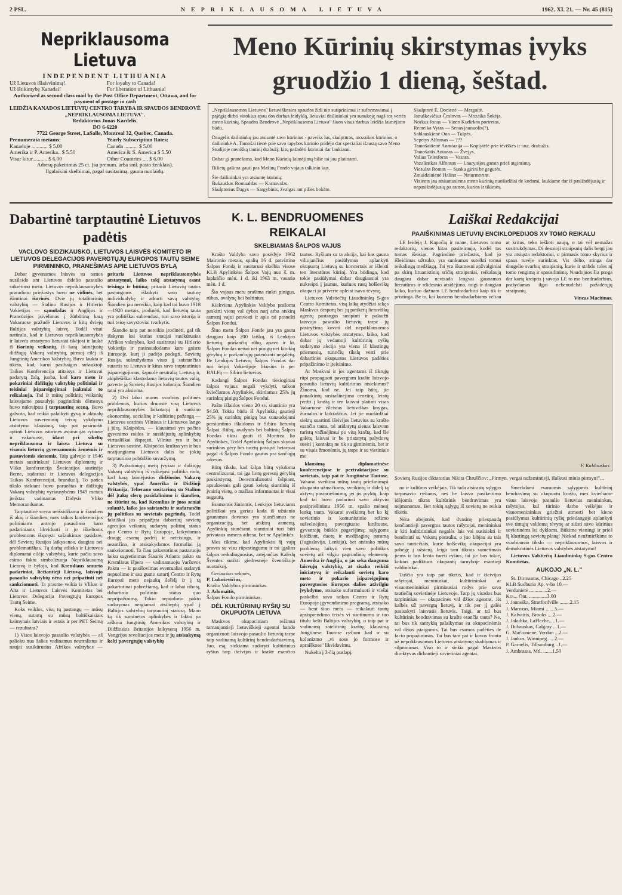2 PSL. NEPRIKLAUSOMA LIETUVA 1962. XI. 21. — Nr. 45 (815)
Nepriklausoma Lietuva
INDEPENDENT LITHUANIA
Už Lietuvos išlaisvinimą! For loyalty to Canada! Už ištikimybę Kanadai! For liberation of Lithuania!
Authorized as second class mail by the Post Office Department, Ottawa, and for payment of postage in cash
LEIDŽIA KANADOS LIETUVIŲ CENTRO TARYBA IR SPAUDOS BENDROVĖ „NEPRIKLAUSOMA LIETUVA".
Redaktorius Jonas Kardelis.
DO 6-6220
7722 George Street, LaSalle, Montreal 32, Quebec, Canada.
Prenumerata metams: Yearly Subscription Rates: Kanadoje ............ $ 5.00 Canada .......... $ 5.00 Amerika ir P. Amerika.. $ 5.50 America & S. America $ 5.50 Visur kitur........... $ 6.00 Other Countries .... $ 6.00
Adresų pakeitimas 25 ct. (su prenum. arba sml. pasto ženklais).
Ilgalaikiai skelbimai, pagal susitarimą, gauna nuolaidų.
Meno Kūrinių skirstymas įvyks gruodžio 1 dieną, šeštad.
„Nepriklausomos Lietuvos" lietuviškosios spaudos židi nio sutiprinimui ir suformavimui į pajėgią dirbti visokius spau dos darbus leidyklą, lietuviai dailininkai yra suaukoję augš tos vertės meno kūrinių. Spaudos Bendrovė „Nepriklausoma Lietuva" šiuos visus darbus leidžia laimėjimo būdu.
Daugelis dailininkų jau atsiuntė savo kūrinius - paveiks lus, skulptūras, mozaikos kūrinius, o dailininkė A. Tamošai tienė prie savo tapybos kūrinio pridėjo dar specialiai išaustą savo Meno Studijoje menišką tautinį drabužį; kitų pažadėti kūriniai dar laukiami.
Dabar gi pranešama, kad Meno Kūrinių laimėjimų bilie tai jau platinami.
Bilietų galima gauti pas Mašinų Fondo vajaus talkinin kus.
Šie dailininkai yra atsiuntę kūrinių:
Bukauskas Romualdas — Karnavalas.
Skulptorius Dagys — Sargybinis, žvalgas ant pilies bokšto.
Skulptorė E. Docienė — Mergaitė.
Januškevičius Česlovas — Mozaika Šokėja.
Norkus Jonas — Vinco Kudirkos portretas.
Remeika Vytas — Senas jaunuolis(?).
Sablauskienė Ona — Tulpės.
Sepetys Alfonsas — ???
Tamošaitienė Anastazija — Koplytėlė prie tėviškės ir taut. drabužis.
Tamošaitis Antanas — Žvejys.
Valius Telesforas — Vasara.
Vazalinskas Alfonsas — Laurynijos gamta prieš atgimimą.
Viesulas Romas — Sunku giriai be gegutės.
Zmuidzinienė Halina — Naturmortas.
Visiems jau atsiuntusiems meno kūrinių nuoširdžiai dė kodami, laukiame dar iš pasižadėjusių ir nepasižadėjusių pa ramos, kurios ir tikimės.
Dabartinė tarptautinė Lietuvos padėtis
VACLOVO SIDZIKAUSKO, LIETUVOS LAISVĖS KOMITETO IR LIETUVOS DELEGACIJOS PAVERGTŲJŲ EUROPOS TAUTŲ SEIME PIRMININKO, PRANEŠIMAS APIE LIETUVOS BYLĄ
Dabar gyvenamos laisvės su temos nusileido ant Lietuvos didelio pasaulio sukrėtimo metu. Lietuvos nepriklausomybės praradimo priežastys buvo ne vidinės, bet išimtinai išorinės. Dvie jų totalitarinių valstybių — Stalino Rusijos ir Hitlerio Vokietijos — sąmokslas ir Anglijos ir Prancūzijos įsivėlimas į žūtbūtiną karą Vakaruose pražudė Lietuvos ir kitų dviejų Baltijos valstybių laisvę. Todėl visai natūralu, kad ir Lietuvos nepriklausomybės ir laisvės atstatymo lietuviai tikėjosi ir laukė iš išorinių veiksnių, iš karą laimėjusių didžiųjų Vakarų valstybių, pirmoj eilėj iš Jungtinių Amerikos Valstybių. Buvo laukta ir tikėta, kad, karui pasibaigus sušauktoji Taikos Konferencija atitaisys ir Lietuvai padarytą žalą, juoba, kad karo meto ir pokariniai didžiųjų valstybių politiniai ir teisiniai įsipareigojimai įsakmiai to reikalauja. Tad ir mūsų politinių veiksnių laisvajame pasaulyje pagrindinis dėmesys buvo nukreiptas į tarptautinę sceną. Buvo galvota, kad reikia palaikyti gyvą ir aktualų Lietuvos suvereninių teisių vykdymo atstatymo klausimą, taip pat pasiruošti aptinti Lietuvos istorines aspiracijas rytuose ir vakaruose, idant pri sikeltų nepriklausoma ir laisva Lietuva su visomis lietuvių gyvenamomis žemėmis ir pastoviomis sienomis. Taip galvojo ir 1946 metais susirinkusi Lietuvos diplomatų ir Vliko konferencija Šveicarijos sostinėje Berne, sudariusi ir Lietuvos delegacijos Taikos Konferencijai, branduolį. To paties tikslo siekiant buvo paruoštas ir didžiųjų Vakarų valstybių vyriausybėms 1949 metais įteiktas vadinamas Didysis Vliko Memorandumas.
Tarptautinė scena neišsidžiama ir šiandien iš akių ir šiandien, nors taikos konferencijos politiniams antrojo pasaulinio karo padariniams likviduoti ir jo iškeltoms problemoms išspręsti sušaukimas pasidarė, dėl Sovietų Rusijos laikysenos, daugiau nei problematiškas. Tą darbą atlieka ir Lietuvos diplomatai eilėje valstybių, kurie pačiu savo esimo faktu simbolizuoja Nepriklausomą Lietuvą ir byloja, kad Kremliaus smurto padariniai, liečiantieji Lietuvą, laisvojo pasaulio valstybių nėra nei pripažinti nei sankcionuoti. Ta prasme veikia ir Vlikas ir Alta ir Lietuvos Laisvės Komitetas bei Lietuvos Delegacija Pavergtųjų Europos Tautų Seime.
Koks veiklos, visų tų pastangų — mūsų vienų, sutartų su mūsų baltiškaisiais kaimynais latviais ir estais ir per PET Seimą — rezultatas?
1) Visos laisvojo pasaulio valstybės — aš palieku nuo šalies vadinamus neutralistus ir naujai susikūrusias Afrikos valstybes — pritaria Lietuvos nepriklausomybės atstatymui, laiko tokį atstatymą esant teisinga ir būtina; pritaria Lietuvių tautos pastangoms išlaikyti savo tautinę individualybę ir atkurti savą valstybę. Šiandien jau nereikia, kaip kad tai buvo 1918—1920 metais, įrodinėti, kad lietuvių tauta yra politiškai subrendusi, turi savo istoriją ir turi teisę savystoviai tvarkytis.
Šiandie taip pat nereikia įrodinėti, gal tik išskyrus kai kurias snaujai susikūrusias Afrikos valstybes, kad susitarusi su Hitlerio Vokietija ir pasinaudodama karo gaisru Europoje, kurį ji padėjo padegti, Sovietų Rusija, sulaužydama visas jį saistančias sutartis su Lietuva ir kitus savo tarptautinius įsipareigojimus, šzpuolė neutralią Lietuvą ir, akiplėšiškai klastodama lietuvių tautos valią, paverte ją Sovietų Rusijos kolonija. Šiandien tatai yra aksioma.
2) Dvi labai mums svarbios politinės problemos, kurios drumstė visą Lietuvos nepriklausomybės laikotarpį ir sunkino ekonominę, socialinę ir kultūrinę pažangą — Lietuvos sostinės Vilniaus ir Lietsuvos lango į jūrą, Klaipėdos, — klausimai yra pačios gyvenimo raidos ir susidėjusių aplinkybių virtuališkai išspręsti. Vilnius yra ir bus Lietuvos sostinė. Klaipėdos kraštas yra ir bus neatjungiama Lietuvos dalis be jokių tarptautinio pobūdžio suvaržymų.
3) Paskutiniųjų metų įvykiai ir didžiųjų Vakarų valstybių iš ryškėjusi politika rodo, kad karą laimėjusios didžiosios Vakarų valstybės, ypač Amerika ir Didžioji Britanija, Teherano susitarimą su Stalinu dėl įtakų sferų pasidalinimo ir šiandien, ne žiūrint to, kad Kremlius ir juos seniai sulaužė, laiko jas saistančiu ir sudarančiu jų politikos su sovietais pagrindą. Todėl faktiškai jos pripažįsta dabartinį sovietų agresijos veiksnių sudarytą politinį status quo Centro ir Rytų Europoje, laikydamos draugę esamą padėtį ir neteisinga, ir neamžina, ir atsisakydamos formaliai ją sankcionuoti. Ta čiau pakartotinas pastaruoju laiku sugretinimas Šiaurės Atlanto pakto su Kremliaus išpera — vadinamuoju Varšuvos Paktu — ir pasišovimas eventualiai sudaryti nepuolimo ir sau gumo sutartį Centro ir Rytų Europai meta neįaukų šešėlį ir į tą pakartotinai pabrėžiamą, kad ir labai ribotą, dabartinio politinio status quo nepripažinimą. Tokio nepuolimo pakto sudarymas neigiamai atsilieptų ypač į Baltijos valstybių tarptautinį statusą. Mano ką tik suminėtos aplinkybės ir faktai pa aiškina Jungtinių Amerikos valstybių ir Didžiosios Britanijos laikyseną 1956 m. Vengrijos revoliucijos metu ir jų atsisakymą kelti pavergtųjų valstybių
K. L. BENDRUOMENES REIKALAI
SKELBIAMAS ŠALPOS VAJUS
Krašto Valdyba savo posėdyje 1962 Maironio metais, spalių 16 d. patvirtino Šalpos Fondą ir susitarusi skelbia visose KLB Apylinkėse Šalpos Vajų nuo š. m. lapkričio mėn. 1 d. iki 1963 m. vasario mėn. 1 d.
Šio vajaus metu prašima rinkti pinigus, rūbus, avalynę bei baltinius.
Kiekviena Apylinkės Valdyba prašoma paskirti vieną val dybos narį arba atskirą asmenį vajui pravesti ir apie tai pranešti Šalpos Fondui.
Šiuo metu Šalpos Fonde jau yra gauta daugiau kaip 200 laiškų, iš Lenkijos lietuvių, prašančių rūbų, apavo ir kt. Šalpos Fondas neturi nei pinigų nei kitokių gėrybių ir prašančiųjų patenkinti negalėtų. Be Lenkijos lietuvių Šalpos Fondas dar turi šelpti Vokietijoje likusius ir per BALFą — Sibiro lietuvius.
Kadangi Šalpos Fondas tiesioginiai šalpos vajaus negali vykdyti, talkon kviečiamos Apylinkės, skirdamos 25% jų surinktų pinigų Šalpos Fondui.
Pašto išlaidos vieno 20 sv. siuntinio yra $4.50. Tokiu būdu iš Apylinkių gautieji 25% jų surinktų pinigų bus sunaudojami persiuntimo išlaidoms ir Sibiro lietuvių Šalpai. Rūbų, avalynės bei baltinių Šalpos Fondas tikisi gauti iš Montrea lio Apylinkės, Todėl Apylinkių Šalpos skyriai surinktas gėry bes turėtų pasiųsti betarpiai pagal iš Šalpos Fondo gautus pra šančiųjų adresus.
Būtų tikslu, kad šalpa būtų vykdoma centralizuotai, tai įga lintų geresnį gėrybių paskirstymą. Decentralizuotai šelpiant, apsukresnis gali gauti keletą siuntinių iš įvairių vietų, o mažiau informuotas ir visai negautų.
Esamomis žiniomis, Lenkijos lietuviams politiškai yra geriau kada iš užsienio gaunamos dovanos yra siunčiamos ne organizacijų, bet atskirų asmenų, Apylinkių siunčiami siuntiniai turi būti privataus asmens adresu, bet ne Apylinkės.
Mes tikime, kad Apylinkės šį vajų praves su visu rūpestingumu ir tai įgalins šalpos reikalinguosius, artėjančias Kalėdų Šventes sutikti giedresnėje šventiškoje nuotaikoj.
Geriausios sekmės,
P. Lukoševičius,
Krašto Valdybos pirmininkas.
J. Adomaitis,
Šalpos Fondo pirmininkas.
DĖL KULTŪRINIŲ RYŠIŲ SU OKUPUOTA LIETUVA
Maskvos okupaciniam režimui tarnaujantieji lietuviškieji agentai bando organizuoti laisvojo pasaulio lietuvių tarpe taip vadinamą kultūrinį bendradarbiavimą. Juo, esą, siekiama sudaryti kultūrinius ryšius tarp išeivijos ir krašte esančios tautos. Ryšium su ta akcija, kai kas gauna viliojančius pasiūlymus aplankyti okupuotą Lietuvą su koncertais ar išleisti ten literatūros kūrinį. Yra būdinga, kad tokie pasiūlymai dabar daugiausiai yra nukreipti į jaunus, kuriuos rusų bolševikų okupaci ja priverte apleist isavo tėvynę.
Lietuvos Valstiečių Liaudininkų S-gos Centro Komitetas, visą laiką atydžiai sekęs Maskvos despotų bei jų patikėtų lietuviškų agentų pastangas susipinti ir palaužti laisvojo pasaulio lietuvių tarpe jų pasiryžimą kovoti dėl nepriklausomos Lietuvos valstybės atstatymo, laiko, kad dabar jų vedamoji kultūrinių ryšių sudarymo akcija yra viena iš klastingų priemonių, turinčių tikslą vesti prie dabartinės okupuotos Lietuvos padėties pripažinimo ir įteisinimo.
Ar Maskvai ir jos agentams iš tikrųjų rūpi propaguoti pavergtam krašte laisvojo pasaulio lietuvių kultūrinius atsiekimus? Žinoma, kad ne. Jei taip būtų, jie panaikintų susirašinėjimo cenzūrą, leistų įvežti į kraštą ir ten laisvai platinti visas Vakaruose išleistas lietuviškas knygas, žurnalus ir laikraščius. Jei jie nuoširdžiai siektų suartinti išeivijos lietuvius su krašte esančia tauta, tai atidarytų sienas laisvam turistų važinėjimui po visą kraštą, kad šie galėtų laisvai ir be pristatytų palydovų sueiti į kontaktą ne tik su giminėmis, bet ir su visais žmonėmis, jų tarpe ir su vietiniais me
klausimą diplomatinėse konferencijose ir pertraktacijose su sovietais, taip pat ir Jungtinėse Tautose. Vakarai sveikina mūsų tautų priešinimąsi okupanto užmačioms, sveikintų ir didelį tą aktyvų pasipriešinimą, jei jis įvyktų, kaip kad tai buvo padariusi savo aktyviu pasipriešinimu 1956 m. spalio mėnesį lenkų tauta. Vakarai sveikintų bet ko kį sovietinio ir komunistinio režimo sušvelnėjimą pavergtuose kraštuose, gyventojų būklės pagerėjimą; sąlygoms leidžiant, duotų ir medžiaginę paramą (Jugoslavija, Lenkija), bet atsisako mūsų problemą laikyti vien savo politikos sovietų atž vilgiu pagrindinių elementų. Amerika ir Anglija, o jas seka dauguma laisvųjų valstybių, at sisako reikšti iniciatyvą ir reikalauti sovietų karo meto ir pokario įsipareigojimų pavergtosios Europos dalies atžvilgiu įvykdymo, atsisako suformuluoti ir viešai paskelbti savo taikos Centro ir Rytų Europoje įgyvendinimo programą, atsisako — bent šiuo metu — reikalauti tautų apsisprendimo teisės vi suotinumo ir tuo titulu kelti Baltijos valstybių, o taip pat ir vadinamų satelitinių kraštų, klausimą Jungtinėse Tautose ryšium kad ir su kolonizmo „vi sose jo formose ir apraiškose" likvidavimu.
Nukelta į 3-čią puslapį.
Laiškai Redakcijai
PAAIŠKINIMAS LIETUVIŲ ENCIKLOPEDIJOS XV TOMO REIKALU
LE leidėją J. Kapočių ir mane, Lietuvos tomo redaktorių, vienas kitas pasiteirauja, kodėl tas tomas išeisiąs. Pagrindinė priežastis, kad jo išleidimas užtruko, yra sunkumas sutelkti tomui reikalingą medžiagą. Tai yra išsamesni apžvalginiai pa skirų lituanistinių sričių straipsniai, reikalaują daugiau dabar nevisada lengvai gaunamos literatūros ir rdidesnio atsidėjimo, taigi ir daugiau laiko, kuriuo dažnam LE bendradarbiui kaip tik ir pristinga. Be to, kai kuriems bendradarbiams vėliau at kritus, teko ieškoti naujų, o tai vėl nemažas susitrukdymas. Di desnioji straipsnių dalis betgi jau yra atsiųsta redaktoriui, o pirmasis tomo skyrius ir spaus tuvėje surinktas. Vis dėlto, stinga dar daugelio svarbių straipsnių, kurie ir stabdo toles nį tomo rengimą ir spausdinimą. Naudojuos šia proga dar kartą kreiptis į savojo LE to mo bendradarbius, prašydamas ilgai nebenudelsti pažadėtųjų straipsnių.
Vincas Maciūnas.
F. Kaldauskas
Sovietų Rusijos diktatorius Nikita Chruščiov: „Pirmyn, vergai nužemintieji, išalkusi minia pirmyn!"...
no ir kultūros veikėjais. Tik tada atsirastų sąlygos tarpusavio ryšiams, nes be laisvo pasikeitimo idėjomis tikras kultūrinis bendravimas yra neįmanomas. Bet tokių sąlygų iš sovietų ne reikia tikėtis.
Nėra abejonės, kad dvasinę priespaudą kenčiantieji pavergtos tautos rašytojai, menininkai ir kiti kultūrininkai negalės lais vai susisiekti ir bendrauti su Vakarų pasauliu, o juo labjau su tais savo tautiečiais, kurie bolševikų okupacijai yra pabėgę į užsienį. Jeigu tam tikrais sumetimais jiems ir bus leista turėti ryšius, tai jie bus tokie, kokius padiktuos okupantų tarnyboje esantieji valdininkai.
Tuščia yra taip pat tikėtis, kad ir išeivijos rašytojai, menininkai, kultūrininkai ar visuomenininkai pirmiausiai rodys prie savo tautiečių sovietinėje Lietuvoje. Tarp jų visados bus tarpininkas — okupacinės val džios agentas. Jis kalbės už pavergtą lietuvį, ir tik per jį galės pasisakyti laisvasis lietuvis. Taigi, ar tai bus kultūrinis bendravimas su krašte esančia tauta? Ne, tai bus tik santykių palaikymas su okupacinėmis val džios įstaigomis. Tai bus esamos padėties de facto pripažinimas. Tai bus tam pat ir kovos fronto už nepriklausomos Lietuvos atstatymą skaldymas ir silpninimas. Viso to ir siekia pagal Maskvos direktyvas dirbantieji sovietiniai agentai.
Smerkdami esamomis sąlygomis kultūrinį bendravimą su okupuotu kraštu, mes kviečiame visus laisvojo pasaulio lietuvius menininkus, rašytojus, kul tūrinio darbo veikėjus ir visuomenininkus griežtai atmesti bet kieno pasiūlymus kultūrinių ryšių priedangoje aplankyti sve timųjų valdomą tėvynę ar siūsti savo kūrinius sovietinėms lei dykloms. Būkime vieningi ir prieš šį klastingą sovietų planą! Niekad neužmirškime to svarbiausio tikslo — nepriklausomos, laisvos ir demokratinės Lietuvos valstybės atstatymo!
Lietuvos Valstiečių Liaudininkų S-gos Centro Komitetas.
AUKOJO „N. L."
St. Dirmantas, Chicago ..2.25
KLB Sudburio Ap. v-ba 10.—
Verdunietė ..............2.—
Kra... Ont. ..............3.00
J. Jauneika, Stratfordville ........2.15
J. Marozas, Miami .......5.—
J. Kalvaitis, Brooks ....2.—
J. Jakubka, LaFleche.....1.—
J. Dubauskas, Calgary ...1.—
G. Mačionienė, Verdun ...2.—
J. Jankus, Winnipeg .....2.—
P. Garnelis, Tillsonburg ..1.—
J. Ambrasas, Mtl. .......1.50